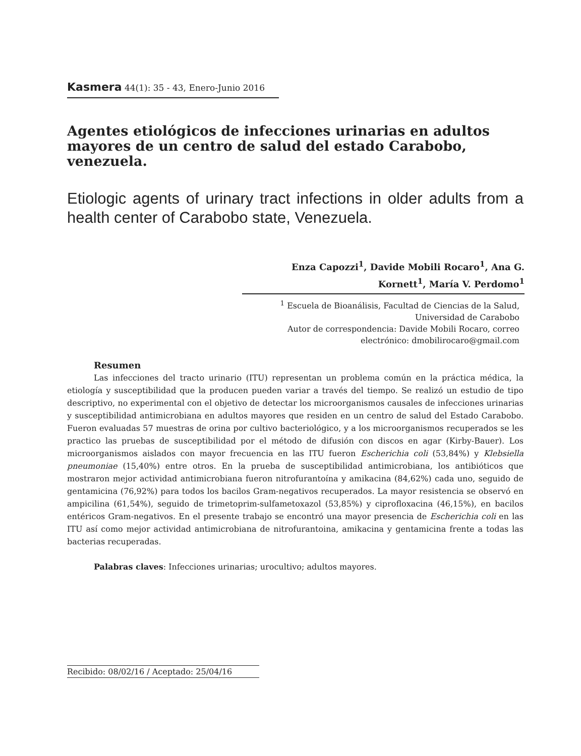Kasmera 44(1): 35 - 43, Enero-Junio 2016
Agentes etiológicos de infecciones urinarias en adultos mayores de un centro de salud del estado Carabobo, venezuela.
Etiologic agents of urinary tract infections in older adults from a health center of Carabobo state, Venezuela.
Enza Capozzi<sup>1</sup>, Davide Mobili Rocaro<sup>1</sup>, Ana G.
Kornett<sup>1</sup>, María V. Perdomo<sup>1</sup>
<sup>1</sup> Escuela de Bioanálisis, Facultad de Ciencias de la Salud,
Universidad de Carabobo
Autor de correspondencia: Davide Mobili Rocaro, correo
electrónico: dmobilirocaro@gmail.com
Resumen
Las infecciones del tracto urinario (ITU) representan un problema común en la práctica médica, la etiología y susceptibilidad que la producen pueden variar a través del tiempo. Se realizó un estudio de tipo descriptivo, no experimental con el objetivo de detectar los microorganismos causales de infecciones urinarias y susceptibilidad antimicrobiana en adultos mayores que residen en un centro de salud del Estado Carabobo. Fueron evaluadas 57 muestras de orina por cultivo bacteriológico, y a los microorganismos recuperados se les practico las pruebas de susceptibilidad por el método de difusión con discos en agar (Kirby-Bauer). Los microorganismos aislados con mayor frecuencia en las ITU fueron Escherichia coli (53,84%) y Klebsiella pneumoniae (15,40%) entre otros. En la prueba de susceptibilidad antimicrobiana, los antibióticos que mostraron mejor actividad antimicrobiana fueron nitrofurantoína y amikacina (84,62%) cada uno, seguido de gentamicina (76,92%) para todos los bacilos Gram-negativos recuperados. La mayor resistencia se observó en ampicilina (61,54%), seguido de trimetoprim-sulfametoxazol (53,85%) y ciprofloxacina (46,15%), en bacilos entéricos Gram-negativos. En el presente trabajo se encontró una mayor presencia de Escherichia coli en las ITU así como mejor actividad antimicrobiana de nitrofurantoina, amikacina y gentamicina frente a todas las bacterias recuperadas.
Palabras claves: Infecciones urinarias; urocultivo; adultos mayores.
Recibido: 08/02/16 / Aceptado: 25/04/16